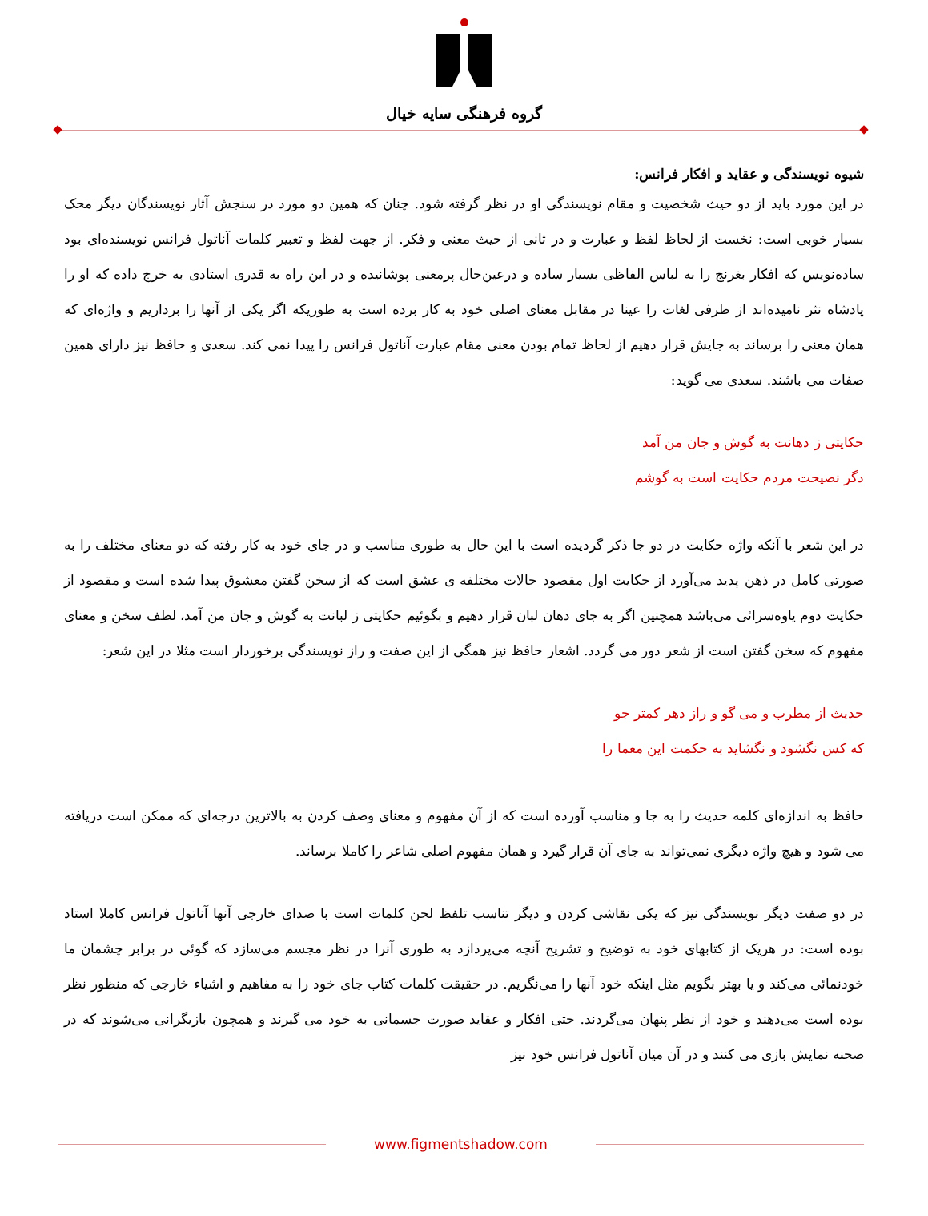گروه فرهنگی سایه خیال
شیوه نویسندگی و عقاید و افکار فرانس:
در این مورد باید از دو حیث شخصیت و مقام نویسندگی او در نظر گرفته شود. چنان که همین دو مورد در سنجش آثار نویسندگان دیگر محک بسیار خوبی است: نخست از لحاظ لفظ و عبارت و در ثانی از حیث معنی و فکر. از جهت لفظ و تعبیر کلمات آناتول فرانس نویسنده‌ای بود ساده‌نویس که افکار بغرنج را به لباس الفاظی بسیار ساده و درعین‌حال پرمعنی پوشانیده و در این راه به قدری استادی به خرج داده که او را پادشاه نثر نامیده‌اند از طرفی لغات را عینا در مقابل معنای اصلی خود به کار برده است به طوریکه اگر یکی از آنها را برداریم و واژه‌ای که همان معنی را برساند به جایش قرار دهیم از لحاظ تمام بودن معنی مقام عبارت آناتول فرانس را پیدا نمی کند. سعدی و حافظ نیز دارای همین صفات می باشند. سعدی می گوید:
حکایتی ز دهانت به گوش و جان من آمد
دگر نصیحت مردم حکایت است به گوشم
در این شعر با آنکه واژه حکایت در دو جا ذکر گردیده است با این حال به طوری مناسب و در جای خود به کار رفته که دو معنای مختلف را به صورتی کامل در ذهن پدید می‌آورد از حکایت اول مقصود حالات مختلفه ی عشق است که از سخن گفتن معشوق پیدا شده است و مقصود از حکایت دوم یاوه‌سرائی می‌باشد همچنین اگر به جای دهان لبان قرار دهیم و بگوئیم حکایتی ز لبانت به گوش و جان من آمد، لطف سخن و معنای مفهوم که سخن گفتن است از شعر دور می گردد. اشعار حافظ نیز همگی از این صفت و راز نویسندگی برخوردار است مثلا در این شعر:
حدیث از مطرب و می گو و راز دهر کمتر جو
که کس نگشود و نگشاید به حکمت این معما را
حافظ به اندازه‌ای کلمه حدیث را به جا و مناسب آورده است که از آن مفهوم و معنای وصف کردن به بالاترین درجه‌ای که ممکن است دریافته می شود و هیچ واژه دیگری نمی‌تواند به جای آن قرار گیرد و همان مفهوم اصلی شاعر را کاملا برساند.
در دو صفت دیگر نویسندگی نیز که یکی نقاشی کردن و دیگر تناسب تلفظ لحن کلمات است با صدای خارجی آنها آناتول فرانس کاملا استاد بوده است: در هریک از کتابهای خود به توضیح و تشریح آنچه می‌پردازد به طوری آنرا در نظر مجسم می‌سازد که گوئی در برابر چشمان ما خودنمائی می‌کند و یا بهتر بگویم مثل اینکه خود آنها را می‌نگریم. در حقیقت کلمات کتاب جای خود را به مفاهیم و اشیاء خارجی که منظور نظر بوده است می‌دهند و خود از نظر پنهان می‌گردند. حتی افکار و عقاید صورت جسمانی به خود می گیرند و همچون بازیگرانی می‌شوند که در صحنه نمایش بازی می کنند و در آن میان آناتول فرانس خود نیز
www.figmentshadow.com